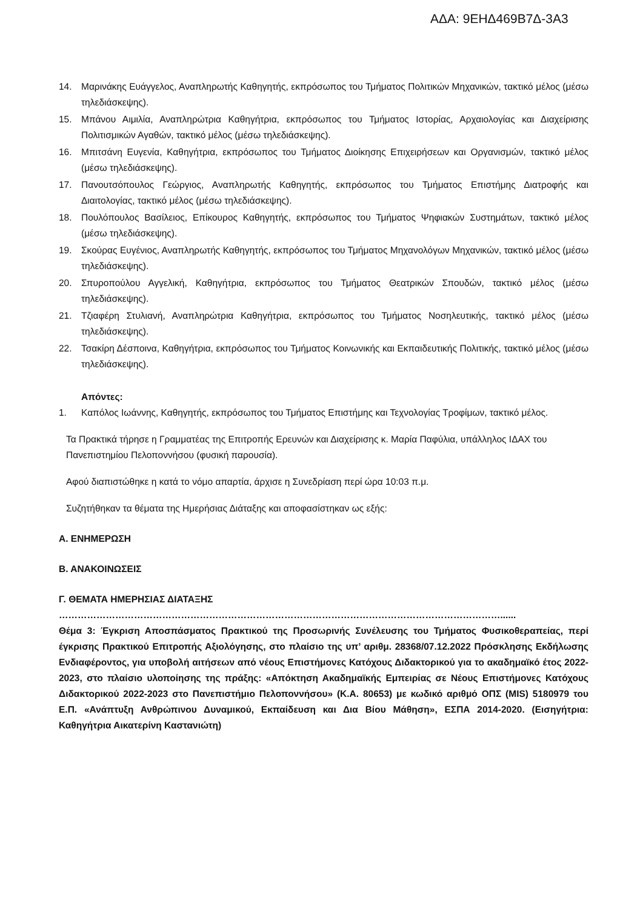ΑΔΑ: 9ΕΗΔ469Β7Δ-3Α3
14. Μαρινάκης Ευάγγελος, Αναπληρωτής Καθηγητής, εκπρόσωπος του Τμήματος Πολιτικών Μηχανικών, τακτικό μέλος (μέσω τηλεδιάσκεψης).
15. Μπάνου Αιμιλία, Αναπληρώτρια Καθηγήτρια, εκπρόσωπος του Τμήματος Ιστορίας, Αρχαιολογίας και Διαχείρισης Πολιτισμικών Αγαθών, τακτικό μέλος (μέσω τηλεδιάσκεψης).
16. Μπιτσάνη Ευγενία, Καθηγήτρια, εκπρόσωπος του Τμήματος Διοίκησης Επιχειρήσεων και Οργανισμών, τακτικό μέλος (μέσω τηλεδιάσκεψης).
17. Πανουτσόπουλος Γεώργιος, Αναπληρωτής Καθηγητής, εκπρόσωπος του Τμήματος Επιστήμης Διατροφής και Διαιτολογίας, τακτικό μέλος (μέσω τηλεδιάσκεψης).
18. Πουλόπουλος Βασίλειος, Επίκουρος Καθηγητής, εκπρόσωπος του Τμήματος Ψηφιακών Συστημάτων, τακτικό μέλος (μέσω τηλεδιάσκεψης).
19. Σκούρας Ευγένιος, Αναπληρωτής Καθηγητής, εκπρόσωπος του Τμήματος Μηχανολόγων Μηχανικών, τακτικό μέλος (μέσω τηλεδιάσκεψης).
20. Σπυροπούλου Αγγελική, Καθηγήτρια, εκπρόσωπος του Τμήματος Θεατρικών Σπουδών, τακτικό μέλος (μέσω τηλεδιάσκεψης).
21. Τζιαφέρη Στυλιανή, Αναπληρώτρια Καθηγήτρια, εκπρόσωπος του Τμήματος Νοσηλευτικής, τακτικό μέλος (μέσω τηλεδιάσκεψης).
22. Τσακίρη Δέσποινα, Καθηγήτρια, εκπρόσωπος του Τμήματος Κοινωνικής και Εκπαιδευτικής Πολιτικής, τακτικό μέλος (μέσω τηλεδιάσκεψης).
Απόντες:
1. Καπόλος Ιωάννης, Καθηγητής, εκπρόσωπος του Τμήματος Επιστήμης και Τεχνολογίας Τροφίμων, τακτικό μέλος.
Τα Πρακτικά τήρησε η Γραμματέας της Επιτροπής Ερευνών και Διαχείρισης κ. Μαρία Παφύλια, υπάλληλος ΙΔΑΧ του Πανεπιστημίου Πελοποννήσου (φυσική παρουσία).
Αφού διαπιστώθηκε η κατά το νόμο απαρτία, άρχισε η Συνεδρίαση περί ώρα 10:03 π.μ.
Συζητήθηκαν τα θέματα της Ημερήσιας Διάταξης και αποφασίστηκαν ως εξής:
Α. ΕΝΗΜΕΡΩΣΗ
Β. ΑΝΑΚΟΙΝΩΣΕΙΣ
Γ. ΘΕΜΑΤΑ ΗΜΕΡΗΣΙΑΣ ΔΙΑΤΑΞΗΣ
……………………………………………………………………………………………………………………………......
Θέμα 3: Έγκριση Αποσπάσματος Πρακτικού της Προσωρινής Συνέλευσης του Τμήματος Φυσικοθεραπείας, περί έγκρισης Πρακτικού Επιτροπής Αξιολόγησης, στο πλαίσιο της υπ’ αριθμ. 28368/07.12.2022 Πρόσκλησης Εκδήλωσης Ενδιαφέροντος, για υποβολή αιτήσεων από νέους Επιστήμονες Κατόχους Διδακτορικού για το ακαδημαϊκό έτος 2022-2023, στο πλαίσιο υλοποίησης της πράξης: «Απόκτηση Ακαδημαϊκής Εμπειρίας σε Νέους Επιστήμονες Κατόχους Διδακτορικού 2022-2023 στο Πανεπιστήμιο Πελοποννήσου» (Κ.Α. 80653) με κωδικό αριθμό ΟΠΣ (MIS) 5180979 του Ε.Π. «Ανάπτυξη Ανθρώπινου Δυναμικού, Εκπαίδευση και Δια Βίου Μάθηση», ΕΣΠΑ 2014-2020. (Εισηγήτρια: Καθηγήτρια Αικατερίνη Καστανιώτη)